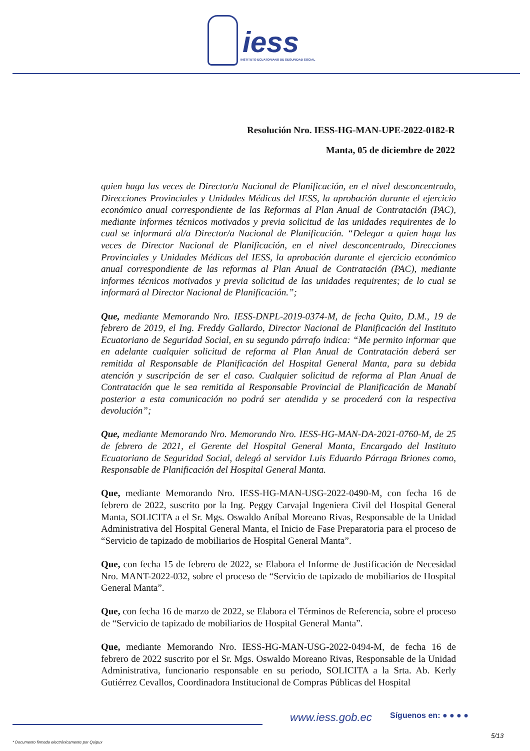iess
INSTITUTO ECUATORIANO DE SEGURIDAD SOCIAL
Resolución Nro. IESS-HG-MAN-UPE-2022-0182-R
Manta, 05 de diciembre de 2022
quien haga las veces de Director/a Nacional de Planificación, en el nivel desconcentrado, Direcciones Provinciales y Unidades Médicas del IESS, la aprobación durante el ejercicio económico anual correspondiente de las Reformas al Plan Anual de Contratación (PAC), mediante informes técnicos motivados y previa solicitud de las unidades requirentes de lo cual se informará al/a Director/a Nacional de Planificación. “Delegar a quien haga las veces de Director Nacional de Planificación, en el nivel desconcentrado, Direcciones Provinciales y Unidades Médicas del IESS, la aprobación durante el ejercicio económico anual correspondiente de las reformas al Plan Anual de Contratación (PAC), mediante informes técnicos motivados y previa solicitud de las unidades requirentes; de lo cual se informará al Director Nacional de Planificación.”;
Que, mediante Memorando Nro. IESS-DNPL-2019-0374-M, de fecha Quito, D.M., 19 de febrero de 2019, el Ing. Freddy Gallardo, Director Nacional de Planificación del Instituto Ecuatoriano de Seguridad Social, en su segundo párrafo indica: “Me permito informar que en adelante cualquier solicitud de reforma al Plan Anual de Contratación deberá ser remitida al Responsable de Planificación del Hospital General Manta, para su debida atención y suscripción de ser el caso. Cualquier solicitud de reforma al Plan Anual de Contratación que le sea remitida al Responsable Provincial de Planificación de Manabí posterior a esta comunicación no podrá ser atendida y se procederá con la respectiva devolución”;
Que, mediante Memorando Nro. Memorando Nro. IESS-HG-MAN-DA-2021-0760-M, de 25 de febrero de 2021, el Gerente del Hospital General Manta, Encargado del Instituto Ecuatoriano de Seguridad Social, delegó al servidor Luis Eduardo Párraga Briones como, Responsable de Planificación del Hospital General Manta.
Que, mediante Memorando Nro. IESS-HG-MAN-USG-2022-0490-M, con fecha 16 de febrero de 2022, suscrito por la Ing. Peggy Carvajal Ingeniera Civil del Hospital General Manta, SOLICITA a el Sr. Mgs. Oswaldo Aníbal Moreano Rivas, Responsable de la Unidad Administrativa del Hospital General Manta, el Inicio de Fase Preparatoria para el proceso de “Servicio de tapizado de mobiliarios de Hospital General Manta”.
Que, con fecha 15 de febrero de 2022, se Elabora el Informe de Justificación de Necesidad Nro. MANT-2022-032, sobre el proceso de “Servicio de tapizado de mobiliarios de Hospital General Manta”.
Que, con fecha 16 de marzo de 2022, se Elabora el Términos de Referencia, sobre el proceso de “Servicio de tapizado de mobiliarios de Hospital General Manta”.
Que, mediante Memorando Nro. IESS-HG-MAN-USG-2022-0494-M, de fecha 16 de febrero de 2022 suscrito por el Sr. Mgs. Oswaldo Moreano Rivas, Responsable de la Unidad Administrativa, funcionario responsable en su periodo, SOLICITA a la Srta. Ab. Kerly Gutiérrez Cevallos, Coordinadora Institucional de Compras Públicas del Hospital
www.iess.gob.ec Síguenos en: ● ● ● ●
5/13
* Documento firmado electrónicamente por Quipux